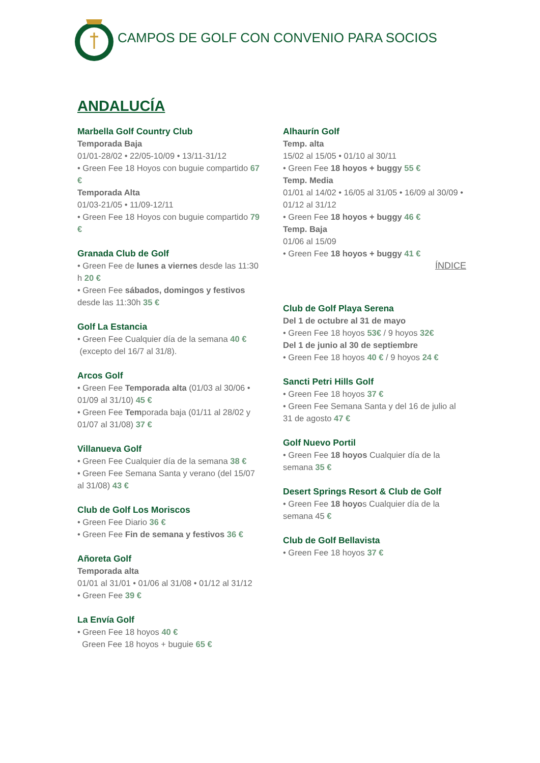CAMPOS DE GOLF CON CONVENIO PARA SOCIOS
ANDALUCÍA
Marbella Golf Country Club
Temporada Baja
01/01-28/02 • 22/05-10/09 • 13/11-31/12
• Green Fee 18 Hoyos con buguie compartido 67 €
Temporada Alta
01/03-21/05 • 11/09-12/11
• Green Fee 18 Hoyos con buguie compartido 79 €
Granada Club de Golf
• Green Fee de lunes a viernes desde las 11:30 h 20 €
• Green Fee sábados, domingos y festivos desde las 11:30h 35 €
Golf La Estancia
• Green Fee Cualquier día de la semana 40 €
(excepto del 16/7 al 31/8).
Arcos Golf
• Green Fee Temporada alta (01/03 al 30/06 • 01/09 al 31/10) 45 €
• Green Fee Temporada baja (01/11 al 28/02 y 01/07 al 31/08) 37 €
Villanueva Golf
• Green Fee Cualquier día de la semana 38 €
• Green Fee Semana Santa y verano (del 15/07 al 31/08) 43 €
Club de Golf Los Moriscos
• Green Fee Diario 36 €
• Green Fee Fin de semana y festivos 36 €
Añoreta Golf
Temporada alta
01/01 al 31/01 • 01/06 al 31/08 • 01/12 al 31/12
• Green Fee 39 €
La Envía Golf
• Green Fee 18 hoyos 40 €
Green Fee 18 hoyos + buguie 65 €
Alhaurín Golf
Temp. alta
15/02 al 15/05 • 01/10 al 30/11
• Green Fee 18 hoyos + buggy 55 €
Temp. Media
01/01 al 14/02 • 16/05 al 31/05 • 16/09 al 30/09 •
01/12 al 31/12
• Green Fee 18 hoyos + buggy 46 €
Temp. Baja
01/06 al 15/09
• Green Fee 18 hoyos + buggy 41 €
ÍNDICE
Club de Golf Playa Serena
Del 1 de octubre al 31 de mayo
• Green Fee 18 hoyos 53€ / 9 hoyos 32€
Del 1 de junio al 30 de septiembre
• Green Fee 18 hoyos 40 € / 9 hoyos 24 €
Sancti Petri Hills Golf
• Green Fee 18 hoyos 37 €
• Green Fee Semana Santa y del 16 de julio al 31 de agosto 47 €
Golf Nuevo Portil
• Green Fee 18 hoyos Cualquier día de la semana 35 €
Desert Springs Resort & Club de Golf
• Green Fee 18 hoyos Cualquier día de la semana 45 €
Club de Golf Bellavista
• Green Fee 18 hoyos 37 €